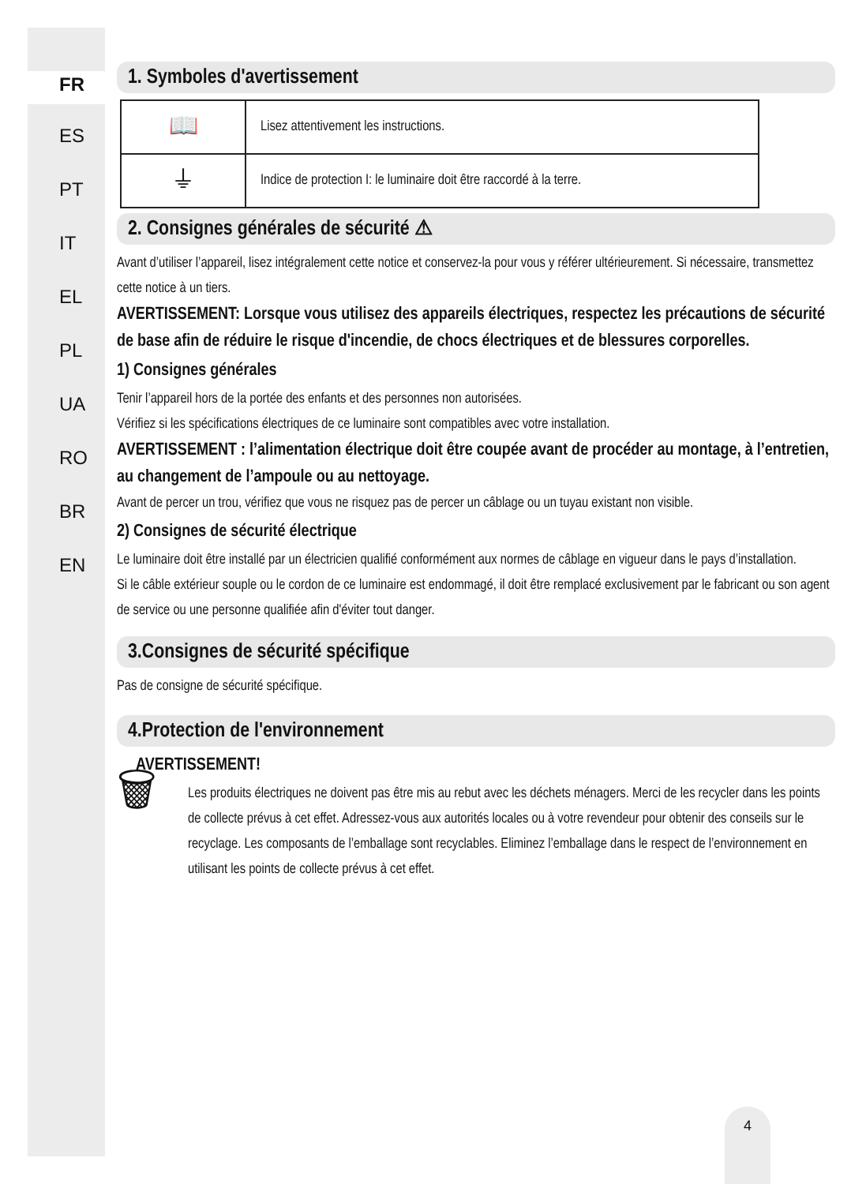FR
ES
PT
IT
EL
PL
UA
RO
BR
EN
1. Symboles d'avertissement
| 📖 | Lisez attentivement les instructions. |
| ⏚ | Indice de protection I: le luminaire doit être raccordé à la terre. |
2. Consignes générales de sécurité ⚠
Avant d’utiliser l’appareil, lisez intégralement cette notice et conservez-la pour vous y référer ultérieurement. Si nécessaire, transmettez cette notice à un tiers.
AVERTISSEMENT: Lorsque vous utilisez des appareils électriques, respectez les précautions de sécurité de base afin de réduire le risque d'incendie, de chocs électriques et de blessures corporelles.
1) Consignes générales
Tenir l’appareil hors de la portée des enfants et des personnes non autorisées.
Vérifiez si les spécifications électriques de ce luminaire sont compatibles avec votre installation.
AVERTISSEMENT : l’alimentation électrique doit être coupée avant de procéder au montage, à l’entretien, au changement de l’ampoule ou au nettoyage.
Avant de percer un trou, vérifiez que vous ne risquez pas de percer un câblage ou un tuyau existant non visible.
2) Consignes de sécurité électrique
Le luminaire doit être installé par un électricien qualifié conformément aux normes de câblage en vigueur dans le pays d’installation.
Si le câble extérieur souple ou le cordon de ce luminaire est endommagé, il doit être remplacé exclusivement par le fabricant ou son agent de service ou une personne qualifiée afin d'éviter tout danger.
3.Consignes de sécurité spécifique
Pas de consigne de sécurité spécifique.
4.Protection de l'environnement
AVERTISSEMENT!
🗑
Les produits électriques ne doivent pas être mis au rebut avec les déchets ménagers. Merci de les recycler dans les points de collecte prévus à cet effet. Adressez-vous aux autorités locales ou à votre revendeur pour obtenir des conseils sur le recyclage. Les composants de l’emballage sont recyclables. Eliminez l’emballage dans le respect de l’environnement en utilisant les points de collecte prévus à cet effet.
4